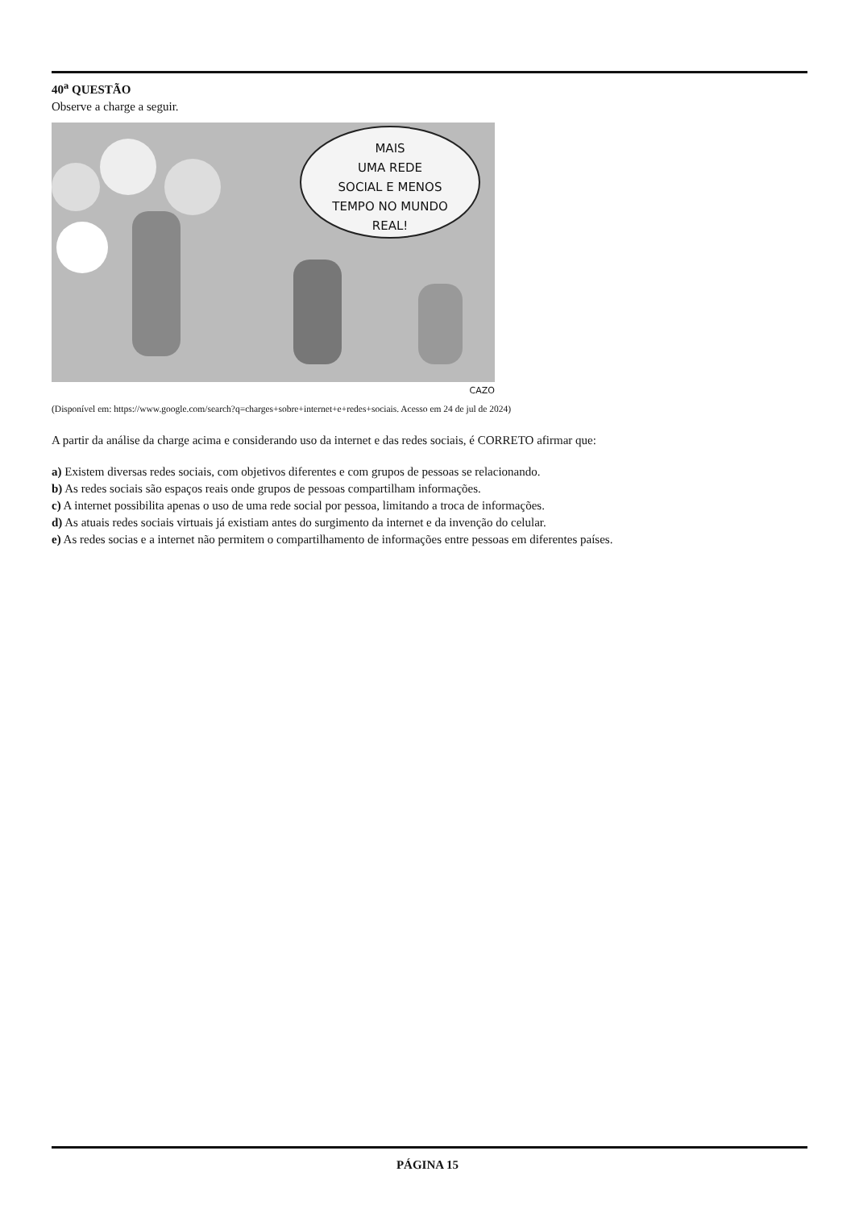40<sup>a</sup> QUESTÃO
Observe a charge a seguir.
MAIS
UMA REDE
SOCIAL E MENOS
TEMPO NO MUNDO
REAL!
CAZO
(Disponível em: https://www.google.com/search?q=charges+sobre+internet+e+redes+sociais. Acesso em 24 de jul de 2024)
A partir da análise da charge acima e considerando uso da internet e das redes sociais, é CORRETO afirmar que:
a) Existem diversas redes sociais, com objetivos diferentes e com grupos de pessoas se relacionando.
b) As redes sociais são espaços reais onde grupos de pessoas compartilham informações.
c) A internet possibilita apenas o uso de uma rede social por pessoa, limitando a troca de informações.
d) As atuais redes sociais virtuais já existiam antes do surgimento da internet e da invenção do celular.
e) As redes socias e a internet não permitem o compartilhamento de informações entre pessoas em diferentes países.
PÁGINA 15